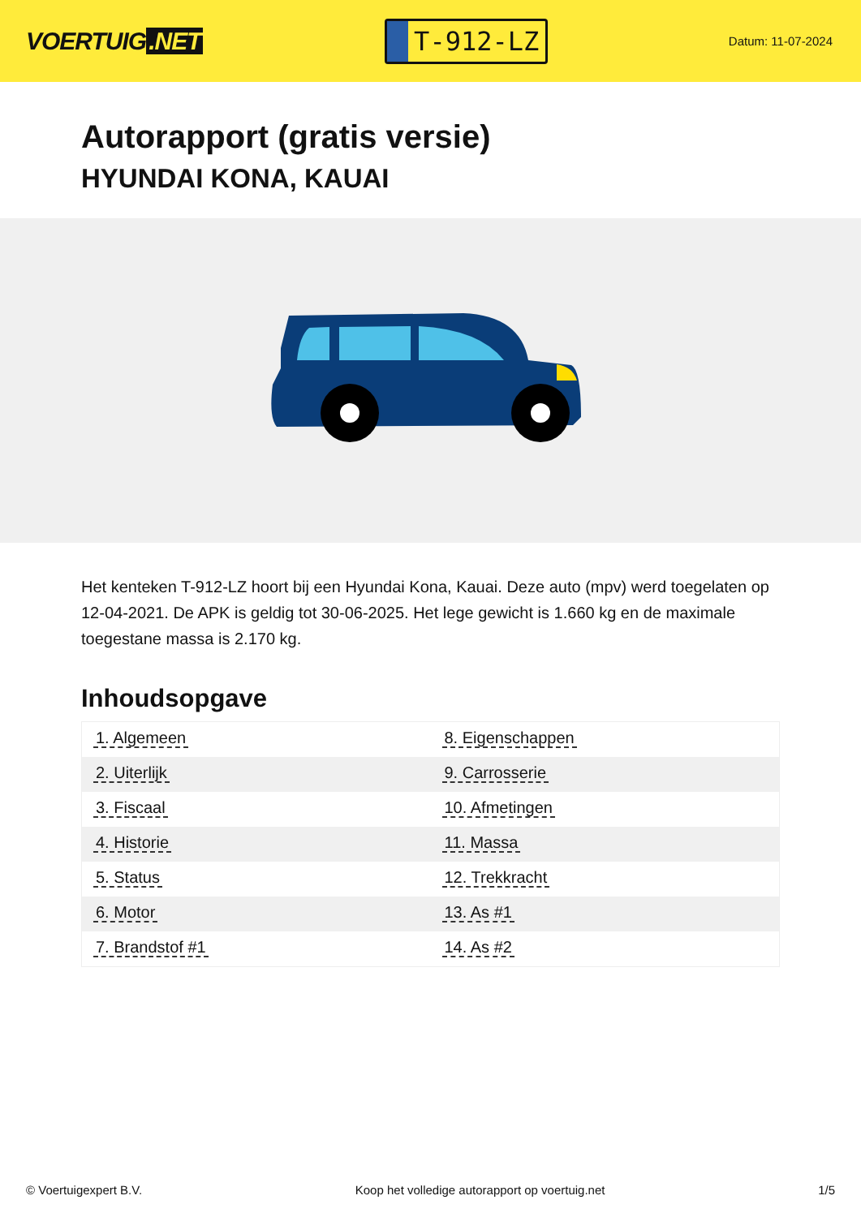VOERTUIG.NET
T-912-LZ
Datum: 11-07-2024
Autorapport (gratis versie)
HYUNDAI KONA, KAUAI
Het kenteken T-912-LZ hoort bij een Hyundai Kona, Kauai. Deze auto (mpv) werd toegelaten op 12-04-2021. De APK is geldig tot 30-06-2025. Het lege gewicht is 1.660 kg en de maximale toegestane massa is 2.170 kg.
Inhoudsopgave
| 1. Algemeen | 8. Eigenschappen |
| 2. Uiterlijk | 9. Carrosserie |
| 3. Fiscaal | 10. Afmetingen |
| 4. Historie | 11. Massa |
| 5. Status | 12. Trekkracht |
| 6. Motor | 13. As #1 |
| 7. Brandstof #1 | 14. As #2 |
© Voertuigexpert B.V. Koop het volledige autorapport op voertuig.net 1/5